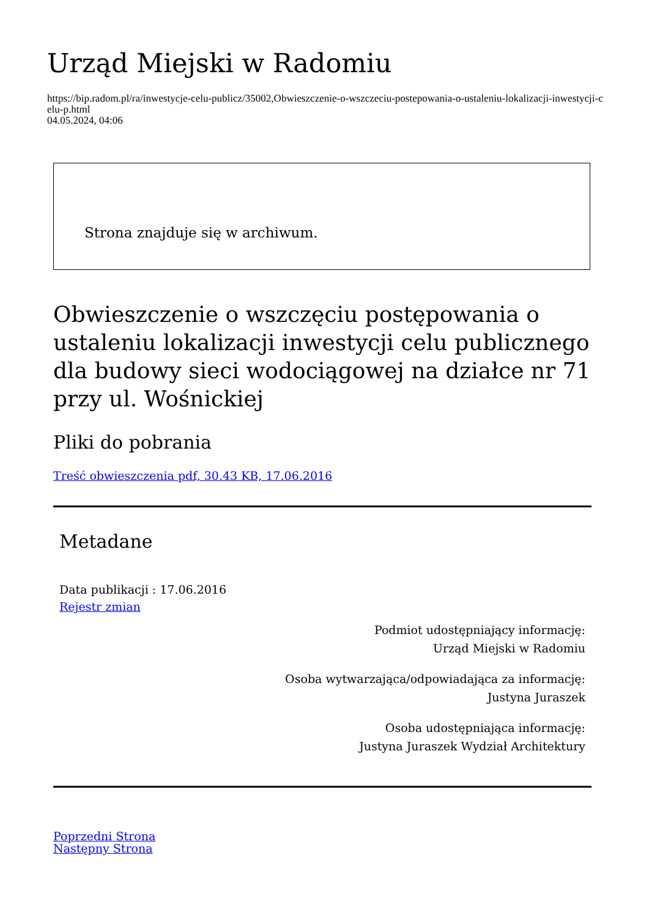Urząd Miejski w Radomiu
https://bip.radom.pl/ra/inwestycje-celu-publicz/35002,Obwieszczenie-o-wszczeciu-postepowania-o-ustaleniu-lokalizacji-inwestycji-celu-p.html
04.05.2024, 04:06
Strona znajduje się w archiwum.
Obwieszczenie o wszczęciu postępowania o ustaleniu lokalizacji inwestycji celu publicznego dla budowy sieci wodociągowej na działce nr 71 przy ul. Wośnickiej
Pliki do pobrania
Treść obwieszczenia pdf, 30.43 KB, 17.06.2016
Metadane
Data publikacji : 17.06.2016
Rejestr zmian
Podmiot udostępniający informację:
Urząd Miejski w Radomiu
Osoba wytwarzająca/odpowiadająca za informację:
Justyna Juraszek
Osoba udostępniająca informację:
Justyna Juraszek Wydział Architektury
Poprzedni Strona
Następny Strona